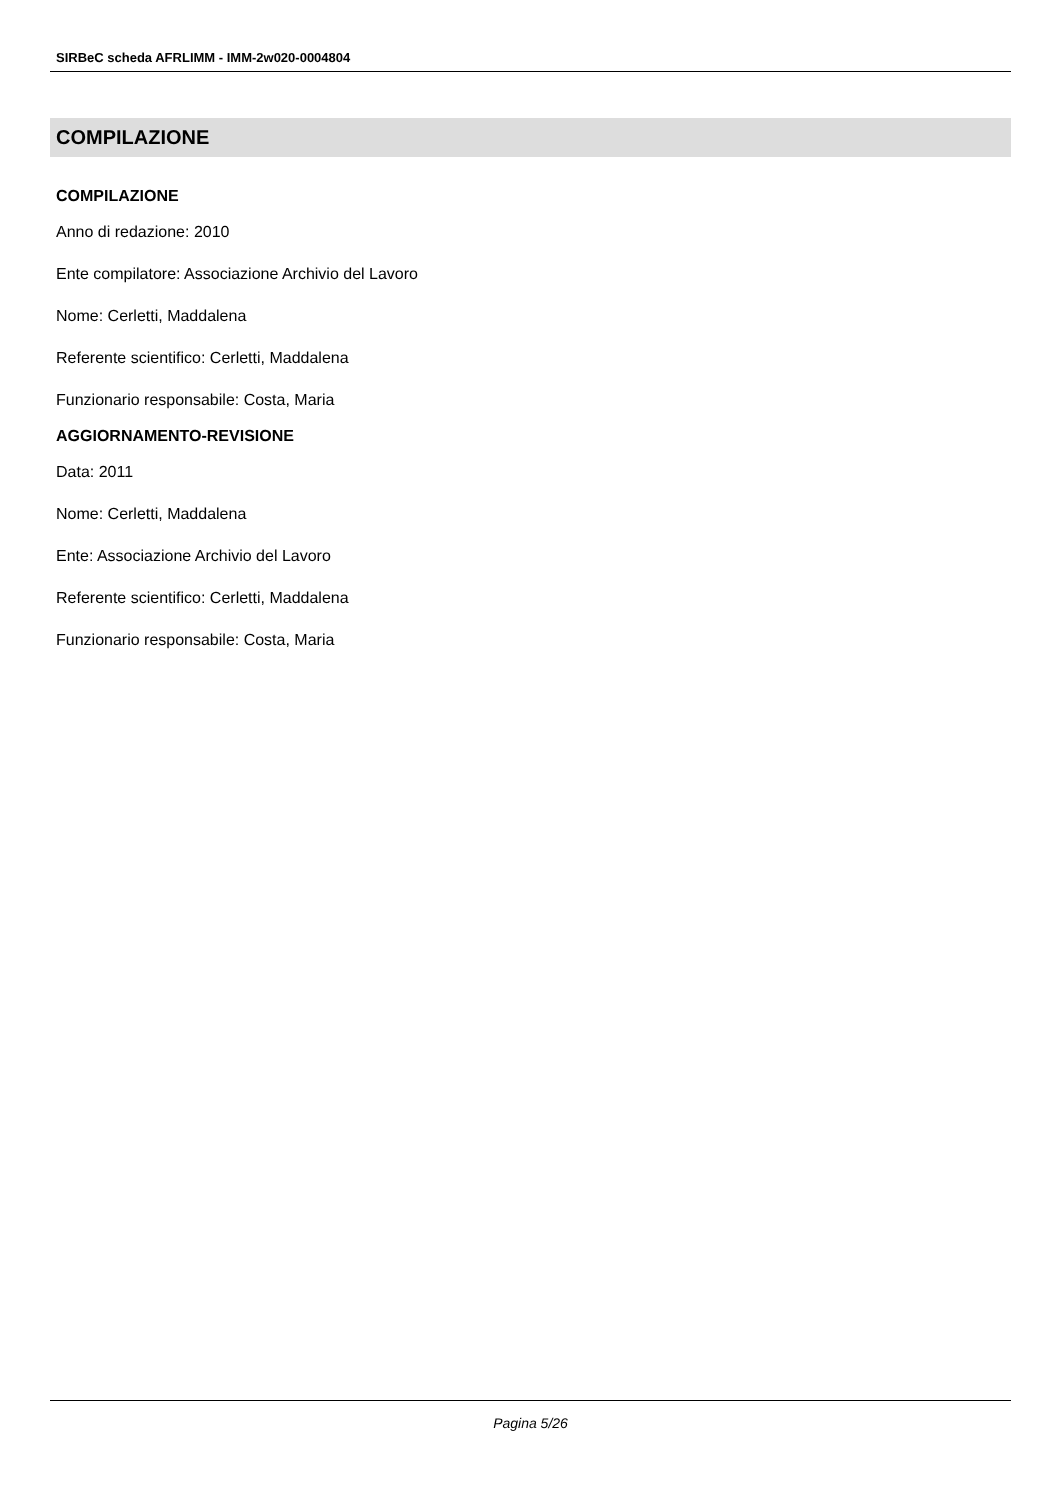SIRBeC scheda AFRLIMM - IMM-2w020-0004804
COMPILAZIONE
COMPILAZIONE
Anno di redazione: 2010
Ente compilatore: Associazione Archivio del Lavoro
Nome: Cerletti, Maddalena
Referente scientifico: Cerletti, Maddalena
Funzionario responsabile: Costa, Maria
AGGIORNAMENTO-REVISIONE
Data: 2011
Nome: Cerletti, Maddalena
Ente: Associazione Archivio del Lavoro
Referente scientifico: Cerletti, Maddalena
Funzionario responsabile: Costa, Maria
Pagina 5/26